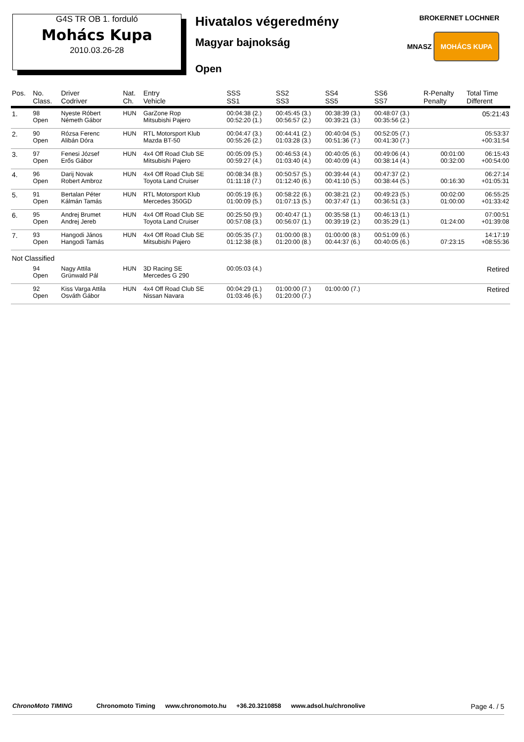G4S TR OB 1. forduló
Mohács Kupa
2010.03.26-28
Hivatalos végeredmény
Magyar bajnokság
Open
BROKERNET LOCHNER
MNASZ MOHÁCS KUPA
| Pos. | No. Class. | Driver Codriver | Nat. Ch. | Entry Vehicle | SSS SS1 | SS2 SS3 | SS4 SS5 | SS6 SS7 | R-Penalty Penalty | Total Time Different |
| --- | --- | --- | --- | --- | --- | --- | --- | --- | --- | --- |
| 1. | 98 Open | Nyeste Róbert Németh Gábor | HUN | GarZone Rop Mitsubishi Pajero | 00:04:38 (2.) 00:52:20 (1.) | 00:45:45 (3.) 00:56:57 (2.) | 00:38:39 (3.) 00:39:21 (3.) | 00:48:07 (3.) 00:35:56 (2.) | | 05:21:43 |
| 2. | 90 Open | Rózsa Ferenc Alibán Dóra | HUN | RTL Motorsport Klub Mazda BT-50 | 00:04:47 (3.) 00:55:26 (2.) | 00:44:41 (2.) 01:03:28 (3.) | 00:40:04 (5.) 00:51:36 (7.) | 00:52:05 (7.) 00:41:30 (7.) | | 05:53:37 +00:31:54 |
| 3. | 97 Open | Fenesi József Erős Gábor | HUN | 4x4 Off Road Club SE Mitsubishi Pajero | 00:05:09 (5.) 00:59:27 (4.) | 00:46:53 (4.) 01:03:40 (4.) | 00:40:05 (6.) 00:40:09 (4.) | 00:49:06 (4.) 00:38:14 (4.) | 00:01:00 00:32:00 | 06:15:43 +00:54:00 |
| 4. | 96 Open | Darij Novak Robert Ambroz | HUN | 4x4 Off Road Club SE Toyota Land Cruiser | 00:08:34 (8.) 01:11:18 (7.) | 00:50:57 (5.) 01:12:40 (6.) | 00:39:44 (4.) 00:41:10 (5.) | 00:47:37 (2.) 00:38:44 (5.) | 00:16:30 | 06:27:14 +01:05:31 |
| 5. | 91 Open | Bertalan Péter Kálmán Tamás | HUN | RTL Motorsport Klub Mercedes 350GD | 00:05:19 (6.) 01:00:09 (5.) | 00:58:22 (6.) 01:07:13 (5.) | 00:38:21 (2.) 00:37:47 (1.) | 00:49:23 (5.) 00:36:51 (3.) | 00:02:00 01:00:00 | 06:55:25 +01:33:42 |
| 6. | 95 Open | Andrej Brumet Andrej Jereb | HUN | 4x4 Off Road Club SE Toyota Land Cruiser | 00:25:50 (9.) 00:57:08 (3.) | 00:40:47 (1.) 00:56:07 (1.) | 00:35:58 (1.) 00:39:19 (2.) | 00:46:13 (1.) 00:35:29 (1.) | 01:24:00 | 07:00:51 +01:39:08 |
| 7. | 93 Open | Hangodi János Hangodi Tamás | HUN | 4x4 Off Road Club SE Mitsubishi Pajero | 00:05:35 (7.) 01:12:38 (8.) | 01:00:00 (8.) 01:20:00 (8.) | 01:00:00 (8.) 00:44:37 (6.) | 00:51:09 (6.) 00:40:05 (6.) | 07:23:15 | 14:17:19 +08:55:36 |
| Not Classified | | | | | | | | | | |
| | 94 Open | Nagy Attila Grünwald Pál | HUN | 3D Racing SE Mercedes G 290 | 00:05:03 (4.) | | | | | Retired |
| | 92 Open | Kiss Varga Attila Osváth Gábor | HUN | 4x4 Off Road Club SE Nissan Navara | 00:04:29 (1.) 01:03:46 (6.) | 01:00:00 (7.) 01:20:00 (7.) | 01:00:00 (7.) | | | Retired |
ChronoMoto TIMING Chronomoto Timing www.chronomoto.hu +36.20.3210858 www.adsol.hu/chronolive Page 4. / 5